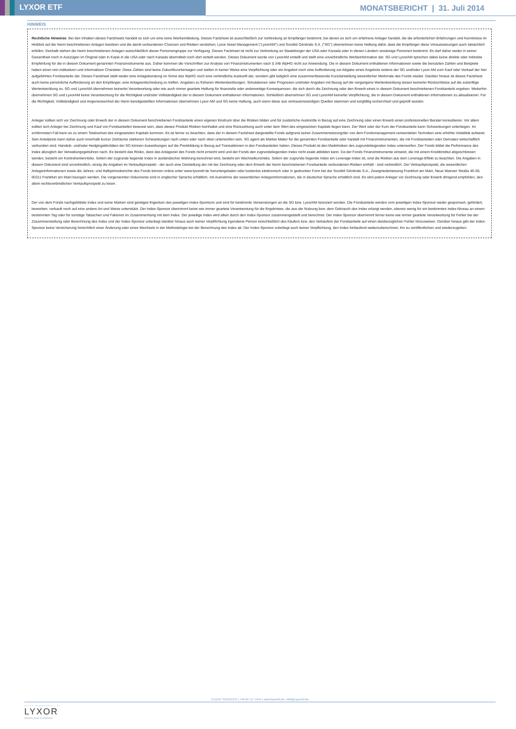LYXOR ETF
MONATSBERICHT | 31. Juli 2014
HINWEIS
Rechtliche Hinweise: Bei den Inhalten dieses Factsheets handelt es sich um eine reine Werbemitteilung. Dieses Factsheet ist ausschließlich zur Verbreitung an Empfänger bestimmt, bei denen es sich um erfahrene Anleger handelt, die die erforderlichen Erfahrungen und Kenntnisse im Hinblick auf die hierin beschriebenen Anlagen besitzen und die damit verbundenen Chancen und Risiken verstehen; Lyxor Asset Management ("LyxorAM") und Société Générale S.A. ("SG") übernehmen keine Haftung dafür, dass die Empfänger diese Voraussetzungen auch tatsächlich erfüllen. Deshalb stehen die hierin beschriebenen Anlagen ausschließlich dieser Personengruppe zur Verfügung. Dieses Factsheet ist nicht zur Verbreitung an Staatsbürger der USA oder Kanada oder in diesen Ländern ansässige Personen bestimmt. Es darf daher weder in seiner Gesamtheit noch in Auszügen im Original oder in Kopie in die USA oder nach Kanada übermittelt noch dort verteilt werden. Dieses Dokument wurde von LyxorAM erstellt und stellt eine unverbindliche Werbeinformation dar. SG und LyxorAM sprechen dabei keine direkte oder indirekte Empfehlung für die in diesem Dokument genannten Finanzinstrumente aus. Daher kommen die Vorschriften zur Analyse von Finanzinstrumenten nach § 34b WpHG nicht zur Anwendung. Die in diesem Dokument enthaltenen Informationen sowie die benutzten Zahlen und Beispiele haben einen rein indikativen und informativen Charakter. Diese Zahlen sind keine Zukunftsvorhersagen und stellen in keiner Weise eine Verpflichtung oder ein Angebot noch eine Aufforderung zur Abgabe eines Angebots seitens der SG und/oder Lyxor AM zum Kauf oder Verkauf der hier aufgeführten Fondsanteile dar. Dieses Factsheet stellt weder eine Anlageberatung im Sinne des WpHG noch eine verbindliche Auskunft dar, sondern gibt lediglich eine zusammenfassende Kurzdarstellung wesentlicher Merkmale des Fonds wieder. Darüber hinaus ist dieses Factsheet auch keine persönliche Aufforderung an den Empfänger, eine Anlageentscheidung zu treffen. Angaben zu früheren Wertentwicklungen, Simulationen oder Prognosen und/oder Angaben mit Bezug auf die vergangene Wertentwicklung lassen keinerlei Rückschlüsse auf die zukünftige Wertentwicklung zu. SG und LyxorAM übernehmen keinerlei Verantwortung oder wie auch immer geartete Haftung für finanzielle oder anderweitige Konsequenzen, die sich durch die Zeichnung oder den Erwerb eines in diesem Dokument beschriebenen Fondsanteils ergeben. Weiterhin übernehmen SG und LyxorAM keine Verantwortung für die Richtigkeit und/oder Vollständigkeit der in diesem Dokument enthaltenen Informationen. Schließlich übernehmen SG und LyxorAM keinerlei Verpflichtung, die in diesem Dokument enthaltenen Informationen zu aktualisieren. Für die Richtigkeit, Vollständigkeit und Angemessenheit der hierin bereitgestellten Informationen übernehmen Lyxor AM und SG keine Haftung, auch wenn diese aus vertrauenswürdigen Quellen stammen und sorgfältig recherchiert und geprüft wurden.
Anleger sollten sich vor Zeichnung oder Erwerb der in diesem Dokument beschriebenen Fondsanteile einen eigenen Eindruck über die Risiken bilden und für zusätzliche Auskünfte in Bezug auf eine Zeichnung oder einen Erwerb einen professionellen Berater konsultieren. Vor allem sollten sich Anleger bei Zeichnung und Kauf von Fondsanteilen bewusst sein, dass dieses Produkt Risiken beinhaltet und eine Rückzahlung auch unter dem Wert des eingesetzten Kapitals liegen kann. Der Wert oder der Kurs der Fondsanteile kann Schwankungen unterliegen. Im schlimmsten Fall kann es zu einem Totalverlust des eingesetzten Kapitals kommen. Es ist ferner zu beachten, dass der in diesem Factsheet dargestellte Fonds aufgrund seiner Zusammensetzung/der von dem Fondsmanagement verwendeten Techniken eine erhöhte Volatilität aufweist. Sein Anteilpreis kann daher auch innerhalb kurzer Zeiträume stärkeren Schwankungen nach unten oder nach oben unterworfen sein. SG agiert als Market Maker für die genannten Fondsanteile oder handelt mit Finanzinstrumenten, die mit Fondsanteilen oder Derivaten wirtschaftlich verbunden sind. Handels- und/oder Hedgingaktivitäten der SG können Auswirkungen auf die Preisbildung in Bezug auf Transaktionen in den Fondsanteilen haben. Dieses Produkt ist den Marktrisiken des zugrundeliegenden Index unterworfen. Der Fonds bildet die Performance des Index abzüglich der Verwaltungsgebühren nach. Es besteht das Risiko, dass das Anlageziel des Fonds nicht erreicht wird und der Fonds den zugrundeliegenden Index nicht exakt abbilden kann. Da der Fonds Finanzinstrumente einsetzt, die mit einem Kreditinstitut abgeschlossen werden, besteht ein Kontrahentenrisiko. Sofern der zugrunde liegende Index in ausländischer Währung berechnet wird, besteht ein Wechselkursrisiko. Sofern der zugrunde liegende Index ein Leverage-Index ist, sind die Risiken aus dem Leverage-Effekt zu beachten. Die Angaben in diesem Dokument sind unverbindlich, einzig die Angaben im Verkaufsprospekt - der auch eine Darstellung der mit der Zeichnung oder dem Erwerb der hierin beschriebenen Fondsanteile verbundenen Risiken enthält - sind verbindlich. Der Verkaufsprospekt, die wesentlichen Anlegerinformationen sowie die Jahres- und Halbjahresberichte des Fonds können online unter www.lyxoretf.de heruntergeladen oder kostenlos elektronisch oder in gedruckter Form bei der Société Générale S.A., Zweigniederlassung Frankfurt am Main, Neue Mainzer Straße 46-50, 60311 Frankfurt am Main bezogen werden. Die vorgenannten Dokumente sind in englischer Sprache erhältlich, mit Ausnahme der wesentlichen Anlegerinformationen, die in deutscher Sprache erhältlich sind. Es wird jedem Anleger vor Zeichnung oder Erwerb dringend empfohlen, den allein rechtsverbindlichen Verkaufsprospekt zu lesen.
Der von dem Fonds nachgebildete Index und seine Marken sind geistiges Eigentum des jeweiligen Index-Sponsors und sind für bestimmte Verwendungen an die SG bzw. LyxorAM lizenziert worden. Die Fondsanteile werden vom jeweiligen Index-Sponsor weder gesponsert, gefördert, beworben, verkauft noch auf eine andere Art und Weise unterstützt. Der Index-Sponsor übernimmt keine wie immer geartete Verantwortung für die Ergebnisse, die aus der Nutzung bzw. dem Gebrauch des Index erlangt werden, ebenso wenig für ein bestimmtes Index-Niveau an einem bestimmten Tag oder für sonstige Tatsachen und Faktoren im Zusammenhang mit dem Index. Der jeweilige Index wird allein durch den Index-Sponsor zusammengestellt und berechnet. Der Index-Sponsor übernimmt ferner keine wie immer geartete Verantwortung für Fehler bei der Zusammenstellung oder Berechnung des Index und der Index-Sponsor unterliegt darüber hinaus auch keiner Verpflichtung irgendeine Person einschließlich des Käufers bzw. des Verkäufers der Fondsanteile auf einen diesbezüglichen Fehler hinzuweisen. Darüber hinaus gibt der Index-Sponsor keine Versicherung hinsichtlich einer Änderung oder eines Wechsels in der Methodologie bei der Berechnung des Index ab. Der Index-Sponsor unterliegt auch keiner Verpflichtung, den Index fortlaufend weiterzuberechnen, ihn zu veröffentlichen und wiederzugeben.
CLIENT SERVICES | +49 69 717 4444 | www.lyxoretf.de | info@Lyxoretf.de
ASSET MANAGEMENT BY
LYXOR
GROUPE SOCIETE GENERALE